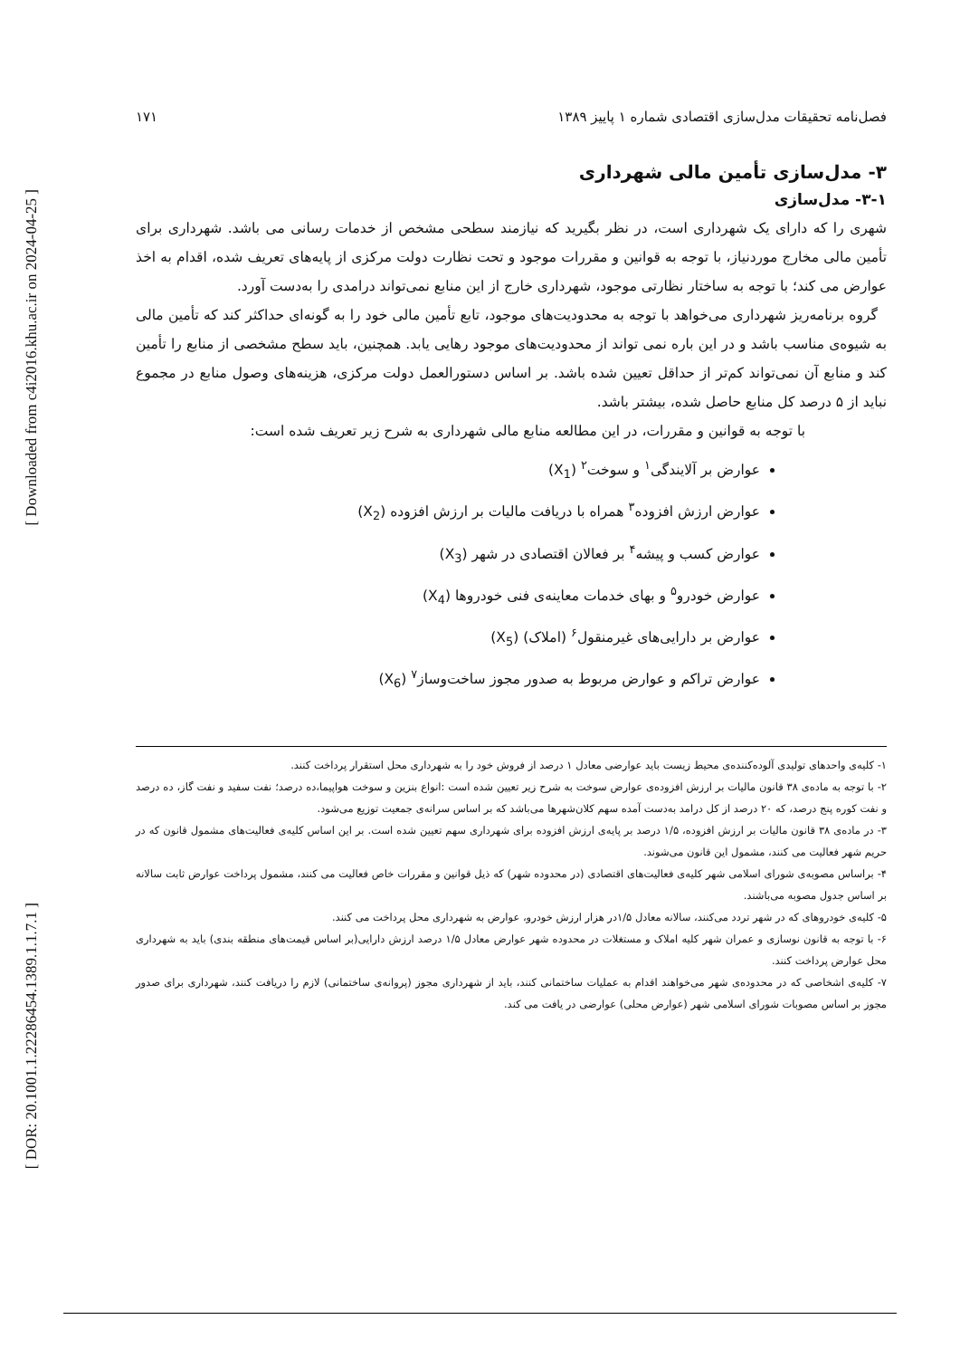[ Downloaded from c4i2016.khu.ac.ir on 2024-04-25 ]
[ DOR: 20.1001.1.22286454.1389.1.1.7.1 ]
فصل‌نامه تحقیقات مدل‌سازی اقتصادی شماره ۱ پاییز ۱۳۸۹ ۱۷۱
۳- مدل‌سازی تأمین مالی شهرداری
۳-۱- مدل‌سازی
شهری را که دارای یک شهرداری است، در نظر بگیرید که نیازمند سطحی مشخص از خدمات رسانی می باشد. شهرداری برای تأمین مالی مخارج موردنیاز، با توجه به قوانین و مقررات موجود و تحت نظارت دولت مرکزی از پایه‌های تعریف شده، اقدام به اخذ عوارض می کند؛ با توجه به ساختار نظارتی موجود، شهرداری خارج از این منابع نمی‌تواند درامدی را به‌دست آورد.
گروه برنامه‌ریز شهرداری می‌خواهد با توجه به محدودیت‌های موجود، تابع تأمین مالی خود را به گونه‌ای حداکثر کند که تأمین مالی به شیوه‌ی مناسب باشد و در این باره نمی تواند از محدودیت‌های موجود رهایی یابد. همچنین، باید سطح مشخصی از منابع را تأمین کند و منابع آن نمی‌تواند کم‌تر از حداقل تعیین شده باشد. بر اساس دستورالعمل دولت مرکزی، هزینه‌های وصول منابع در مجموع نباید از ۵ درصد کل منابع حاصل شده، بیشتر باشد.
با توجه به قوانین و مقررات، در این مطالعه منابع مالی شهرداری به شرح زیر تعریف شده است:
عوارض بر آلایندگی<sup>۱</sup> و سوخت<sup>۲</sup> (X<sub>1</sub>)
عوارض ارزش افزوده<sup>۳</sup> همراه با دریافت مالیات بر ارزش افزوده (X<sub>2</sub>)
عوارض کسب و پیشه<sup>۴</sup> بر فعالان اقتصادی در شهر (X<sub>3</sub>)
عوارض خودرو<sup>۵</sup> و بهای خدمات معاینه‌ی فنی خودروها (X<sub>4</sub>)
عوارض بر دارایی‌های غیرمنقول<sup>۶</sup> (املاک) (X<sub>5</sub>)
عوارض تراکم و عوارض مربوط به صدور مجوز ساخت‌وساز<sup>۷</sup> (X<sub>6</sub>)
۱- کلیه‌ی واحدهای تولیدی آلوده‌کننده‌ی محیط زیست باید عوارضی معادل ۱ درصد از فروش خود را به شهرداری محل استقرار پرداخت کنند.
۲- با توجه به ماده‌ی ۳۸ قانون مالیات بر ارزش افزوده‌ی عوارض سوخت به شرح زیر تعیین شده است :انواع بنزین و سوخت هواپیما،ده درصد؛ نفت سفید و نفت گاز، ده درصد و نفت کوره پنج درصد، که ۲۰ درصد از کل درامد به‌دست آمده سهم کلان‌شهرها می‌باشد که بر اساس سرانه‌ی جمعیت توزیع می‌شود.
۳- در ماده‌ی ۳۸ قانون مالیات بر ارزش افزوده، ۱/۵ درصد بر پایه‌ی ارزش افزوده برای شهرداری سهم تعیین شده است. بر این اساس کلیه‌ی فعالیت‌های مشمول قانون که در حریم شهر فعالیت می کنند، مشمول این قانون می‌شوند.
۴- براساس مصوبه‌ی شورای اسلامی شهر کلیه‌ی فعالیت‌های اقتصادی (در محدوده شهر) که ذیل قوانین و مقررات خاص فعالیت می کنند، مشمول پرداخت عوارض ثابت سالانه بر اساس جدول مصوبه می‌باشند.
۵- کلیه‌ی خودروهای که در شهر تردد می‌کنند، سالانه معادل ۱/۵در هزار ارزش خودرو، عوارض به شهرداری محل پرداخت می کنند.
۶- با توجه به قانون نوسازی و عمران شهر کلیه املاک و مستغلات در محدوده شهر عوارض معادل ۱/۵ درصد ارزش دارایی(بر اساس قیمت‌های منطقه بندی) باید به شهرداری محل عوارض پرداخت کنند.
۷- کلیه‌ی اشخاصی که در محدوده‌ی شهر می‌خواهند اقدام به عملیات ساختمانی کنند، باید از شهرداری مجوز (پروانه‌ی ساختمانی) لازم را دریافت کنند، شهرداری برای صدور مجوز بر اساس مصوبات شورای اسلامی شهر (عوارض محلی) عوارضی در یافت می کند.